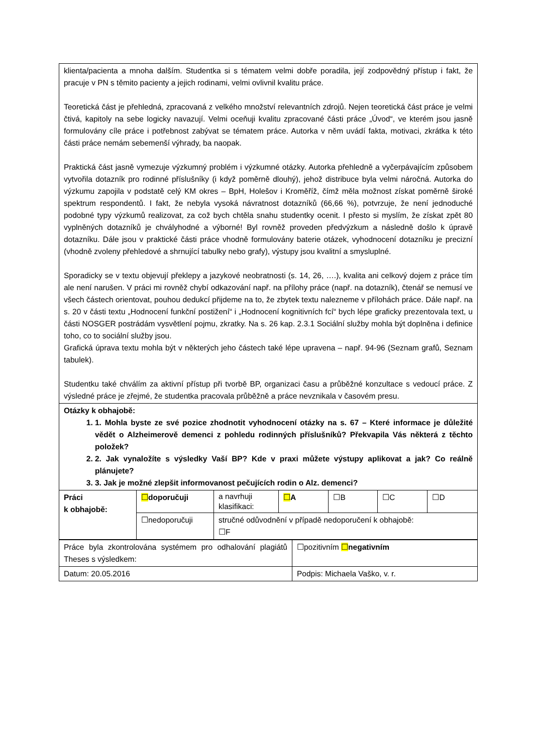| klienta/pacienta a mnoha dalším. Studentka si s tématem velmi dobře poradila, její zodpovědný přístup i fakt, že pracuje v PN s těmito pacienty a jejich rodinami, velmi ovlivnil kvalitu práce. Teoretická část je přehledná, zpracovaná z velkého množství relevantních zdrojů. Nejen teoretická část práce je velmi čtivá, kapitoly na sebe logicky navazují. Velmi oceňuji kvalitu zpracované části práce „Úvod“, ve kterém jsou jasně formulovány cíle práce i potřebnost zabývat se tématem práce. Autorka v něm uvádí fakta, motivaci, zkrátka k této části práce nemám sebemenší výhrady, ba naopak. Praktická část jasně vymezuje výzkumný problém i výzkumné otázky. Autorka přehledně a vyčerpávajícím způsobem vytvořila dotazník pro rodinné příslušníky (i když poměrně dlouhý), jehož distribuce byla velmi náročná. Autorka do výzkumu zapojila v podstatě celý KM okres – BpH, Holešov i Kroměříž, čímž měla možnost získat poměrně široké spektrum respondentů. I fakt, že nebyla vysoká návratnost dotazníků (66,66 %), potvrzuje, že není jednoduché podobné typy výzkumů realizovat, za což bych chtěla snahu studentky ocenit. I přesto si myslím, že získat zpět 80 vyplněných dotazníků je chvályhodné a výborné! Byl rovněž proveden předvýzkum a následně došlo k úpravě dotazníku. Dále jsou v praktické části práce vhodně formulovány baterie otázek, vyhodnocení dotazníku je precizní (vhodně zvoleny přehledové a shrnující tabulky nebo grafy), výstupy jsou kvalitní a smysluplné. Sporadicky se v textu objevují překlepy a jazykové neobratnosti (s. 14, 26, ….), kvalita ani celkový dojem z práce tím ale není narušen. V práci mi rovněž chybí odkazování např. na přílohy práce (např. na dotazník), čtenář se nemusí ve všech částech orientovat, pouhou dedukcí přijdeme na to, že zbytek textu nalezneme v přílohách práce. Dále např. na s. 20 v části textu „Hodnocení funkční postižení“ i „Hodnocení kognitivních fcí“ bych lépe graficky prezentovala text, u části NOSGER postrádám vysvětlení pojmu, zkratky. Na s. 26 kap. 2.3.1 Sociální služby mohla být doplněna i definice toho, co to sociální služby jsou. Grafická úprava textu mohla být v některých jeho částech také lépe upravena – např. 94-96 (Seznam grafů, Seznam tabulek). Studentku také chválím za aktivní přístup při tvorbě BP, organizaci času a průběžné konzultace s vedoucí práce. Z výsledné práce je zřejmé, že studentka pracovala průběžně a práce nevznikala v časovém presu. | | | | | | |
| Otázky k obhajobě: 1. 1. Mohla byste ze své pozice zhodnotit vyhodnocení otázky na s. 67 – Které informace je důležité vědět o Alzheimerově demenci z pohledu rodinných příslušníků? Překvapila Vás některá z těchto položek? 2. 2. Jak vynaložíte s výsledky Vaší BP? Kde v praxi můžete výstupy aplikovat a jak? Co reálně plánujete? 3. 3. Jak je možné zlepšit informovanost pečujících rodin o Alz. demenci? | | | | | | |
| Práci k obhajobě: | ☐ doporučuji | a navrhuji klasifikaci: | ☐ A | ☐B | ☐C | ☐D |
| | ☐nedoporučuji | stručné odůvodnění v případě nedoporučení k obhajobě: ☐F | | | | |
| Práce byla zkontrolována systémem pro odhalování plagiátů Theses s výsledkem: | ☐pozitivním ☐ negativním |
| Datum: 20.05.2016 | Podpis: Michaela Vaško, v. r. |